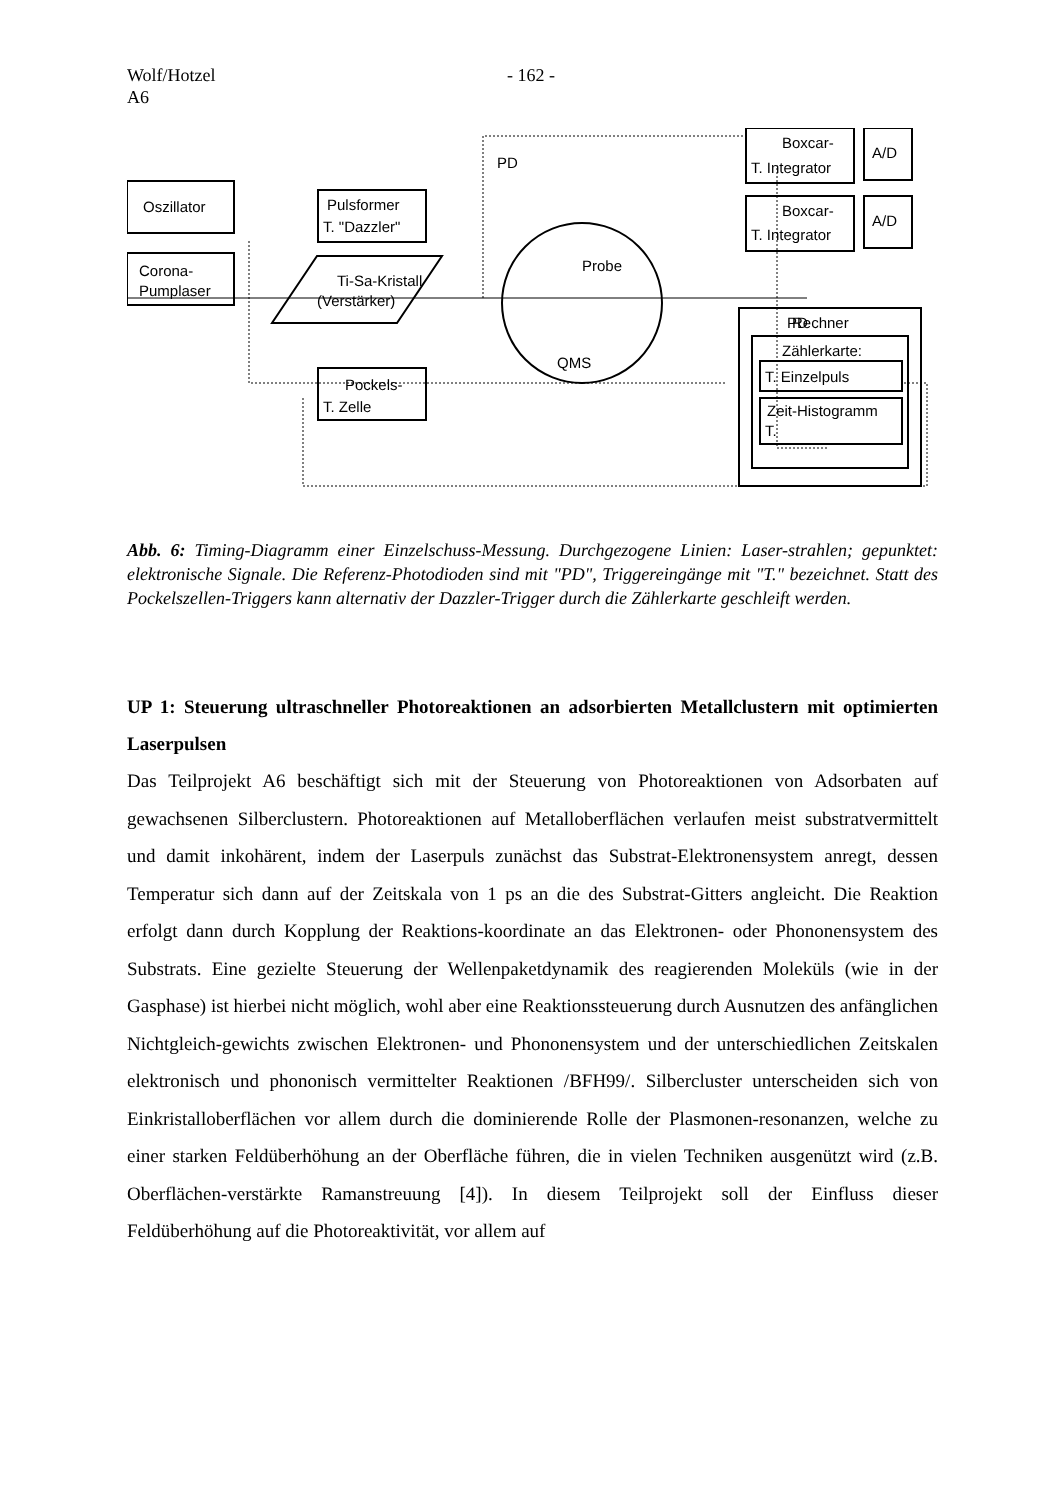Wolf/Hotzel
A6
- 162 -
Oszillator
Corona-
Pumplaser
Pulsformer
T. "Dazzler"
Ti-Sa-Kristall
(Verstärker)
Pockels-
T. Zelle
PD
Probe
QMS
PD
Boxcar-
T. Integrator
Boxcar-
T. Integrator
A/D
A/D
Rechner
Zählerkarte:
T. Einzelpuls
Zeit-Histogramm
T.
Abb. 6: Timing-Diagramm einer Einzelschuss-Messung. Durchgezogene Linien: Laser-strahlen; gepunktet: elektronische Signale. Die Referenz-Photodioden sind mit "PD", Triggereingänge mit "T." bezeichnet. Statt des Pockelszellen-Triggers kann alternativ der Dazzler-Trigger durch die Zählerkarte geschleift werden.
UP 1: Steuerung ultraschneller Photoreaktionen an adsorbierten Metallclustern mit optimierten Laserpulsen
Das Teilprojekt A6 beschäftigt sich mit der Steuerung von Photoreaktionen von Adsorbaten auf gewachsenen Silberclustern. Photoreaktionen auf Metalloberflächen verlaufen meist substratvermittelt und damit inkohärent, indem der Laserpuls zunächst das Substrat-Elektronensystem anregt, dessen Temperatur sich dann auf der Zeitskala von 1 ps an die des Substrat-Gitters angleicht. Die Reaktion erfolgt dann durch Kopplung der Reaktions-koordinate an das Elektronen- oder Phononensystem des Substrats. Eine gezielte Steuerung der Wellenpaketdynamik des reagierenden Moleküls (wie in der Gasphase) ist hierbei nicht möglich, wohl aber eine Reaktionssteuerung durch Ausnutzen des anfänglichen Nichtgleich-gewichts zwischen Elektronen- und Phononensystem und der unterschiedlichen Zeitskalen elektronisch und phononisch vermittelter Reaktionen /BFH99/. Silbercluster unterscheiden sich von Einkristalloberflächen vor allem durch die dominierende Rolle der Plasmonen-resonanzen, welche zu einer starken Feldüberhöhung an der Oberfläche führen, die in vielen Techniken ausgenützt wird (z.B. Oberflächen-verstärkte Ramanstreuung [4]). In diesem Teilprojekt soll der Einfluss dieser Feldüberhöhung auf die Photoreaktivität, vor allem auf